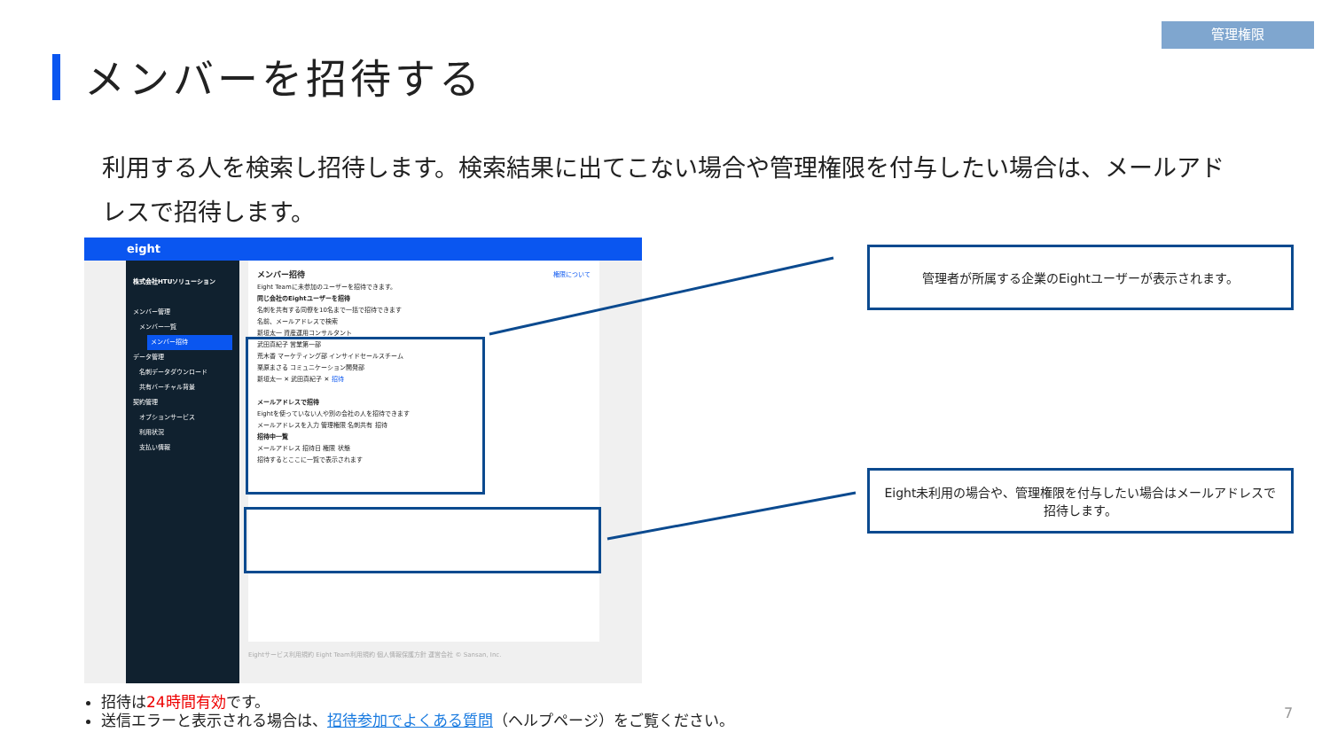管理権限
メンバーを招待する
利用する人を検索し招待します。検索結果に出てこない場合や管理権限を付与したい場合は、メールアドレスで招待します。
eight
株式会社HTUソリューション
メンバー管理
　メンバー一覧
メンバー招待
データ管理
　名刺データダウンロード
　共有バーチャル背景
契約管理
　オプションサービス
　利用状況
　支払い情報
メンバー招待 権限について
Eight Teamに未参加のユーザーを招待できます。
同じ会社のEightユーザーを招待
名刺を共有する同僚を10名まで一括で招待できます
名前、メールアドレスで検索
新垣太一 資産運用コンサルタント
武田真紀子 営業第一部
荒木香 マーケティング部 インサイドセールスチーム
栗原まさる コミュニケーション開発部
新垣太一 ✕ 武田真紀子 ✕ 招待
メールアドレスで招待
Eightを使っていない人や別の会社の人を招待できます
メールアドレスを入力 管理権限 名刺共有 招待
招待中一覧
メールアドレス 招待日 権限 状態
招待するとここに一覧で表示されます
Eightサービス利用規約 Eight Team利用規約 個人情報保護方針 運営会社 © Sansan, Inc.
管理者が所属する企業のEightユーザーが表示されます。
Eight未利用の場合や、管理権限を付与したい場合はメールアドレスで招待します。
招待は24時間有効です。
送信エラーと表示される場合は、招待参加でよくある質問（ヘルプページ）をご覧ください。
7